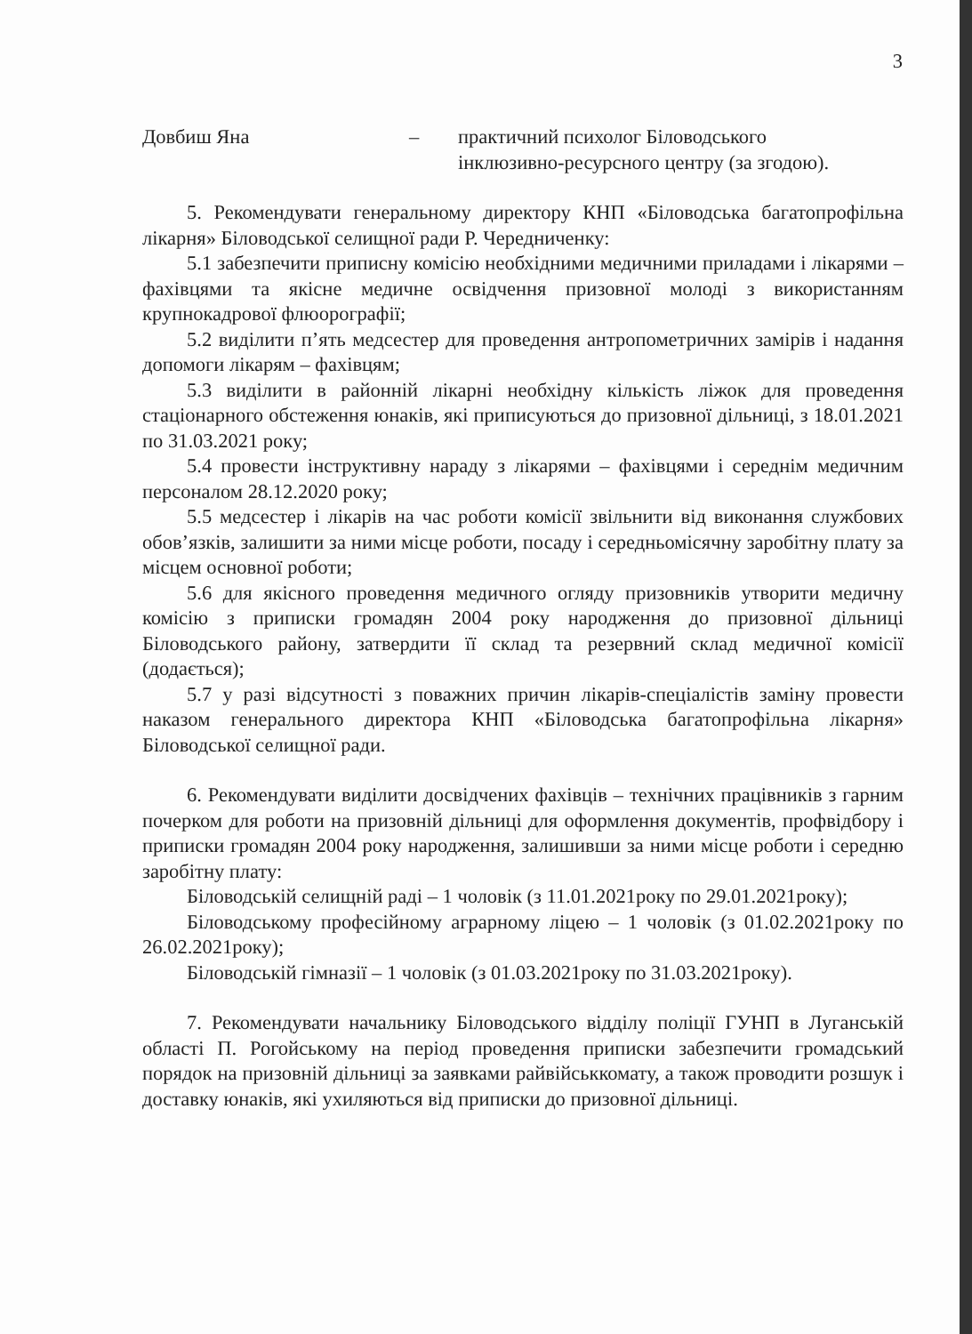3
Довбиш Яна – практичний психолог Біловодського
інклюзивно-ресурсного центру (за згодою).
5. Рекомендувати генеральному директору КНП «Біловодська багатопрофільна лікарня» Біловодської селищної ради Р. Чередниченку:
5.1 забезпечити приписну комісію необхідними медичними приладами і лікарями – фахівцями та якісне медичне освідчення призовної молоді з використанням крупнокадрової флюорографії;
5.2 виділити п’ять медсестер для проведення антропометричних замірів і надання допомоги лікарям – фахівцям;
5.3 виділити в районній лікарні необхідну кількість ліжок для проведення стаціонарного обстеження юнаків, які приписуються до призовної дільниці, з 18.01.2021 по 31.03.2021 року;
5.4 провести інструктивну нараду з лікарями – фахівцями і середнім медичним персоналом 28.12.2020 року;
5.5 медсестер і лікарів на час роботи комісії звільнити від виконання службових обов’язків, залишити за ними місце роботи, посаду і середньомісячну заробітну плату за місцем основної роботи;
5.6 для якісного проведення медичного огляду призовників утворити медичну комісію з приписки громадян 2004 року народження до призовної дільниці Біловодського району, затвердити її склад та резервний склад медичної комісії (додається);
5.7 у разі відсутності з поважних причин лікарів-спеціалістів заміну провести наказом генерального директора КНП «Біловодська багатопрофільна лікарня» Біловодської селищної ради.
6. Рекомендувати виділити досвідчених фахівців – технічних працівників з гарним почерком для роботи на призовній дільниці для оформлення документів, профвідбору і приписки громадян 2004 року народження, залишивши за ними місце роботи і середню заробітну плату:
Біловодській селищній раді – 1 чоловік (з 11.01.2021року по 29.01.2021року);
Біловодському професійному аграрному ліцею – 1 чоловік (з 01.02.2021року по 26.02.2021року);
Біловодській гімназії – 1 чоловік (з 01.03.2021року по 31.03.2021року).
7. Рекомендувати начальнику Біловодського відділу поліції ГУНП в Луганській області П. Рогойському на період проведення приписки забезпечити громадський порядок на призовній дільниці за заявками райвійськкомату, а також проводити розшук і доставку юнаків, які ухиляються від приписки до призовної дільниці.